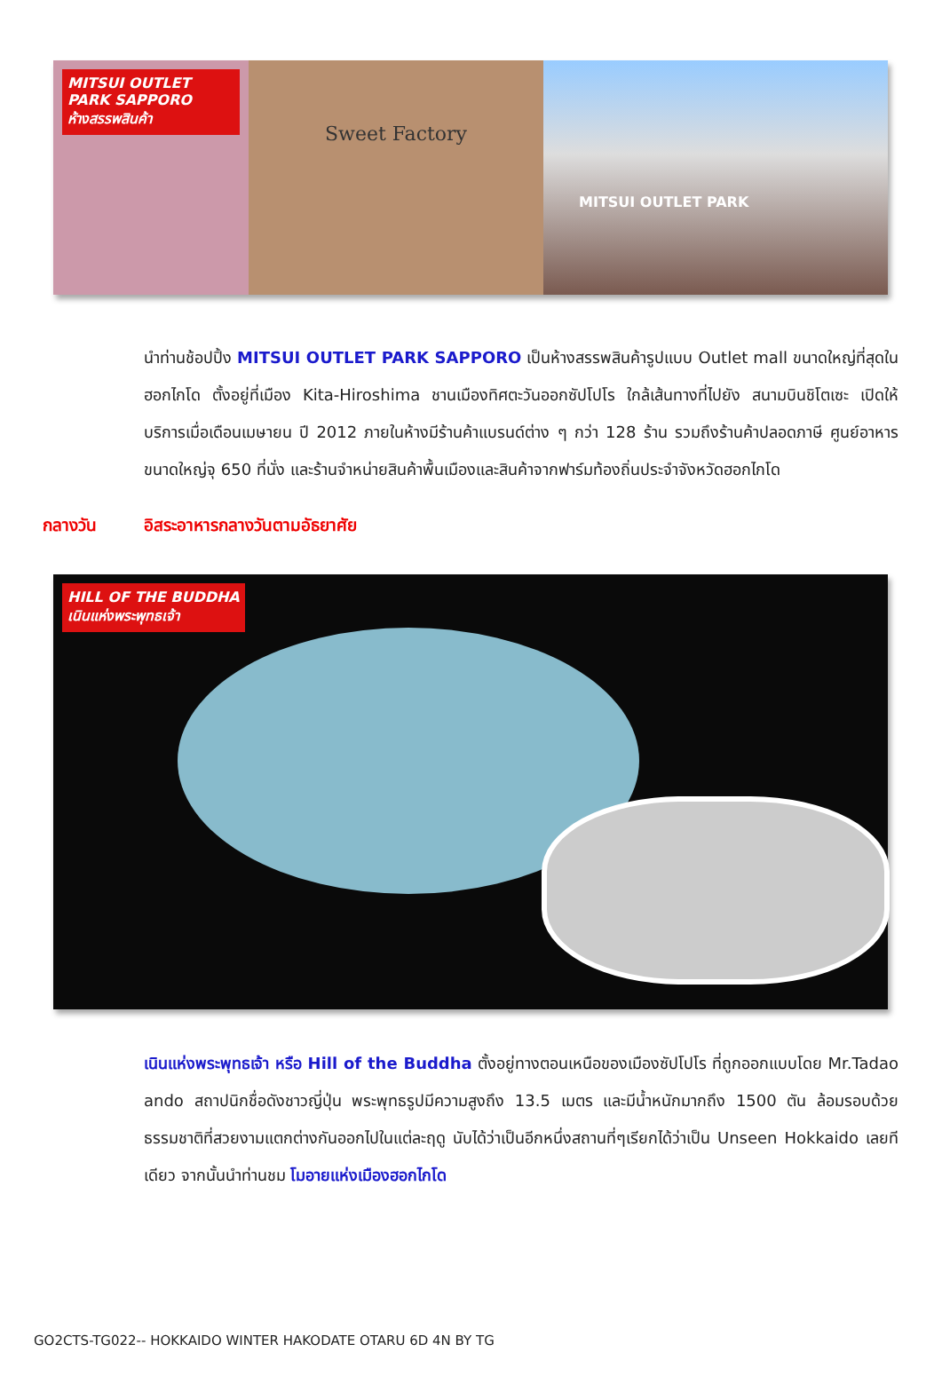MITSUI OUTLET PARK SAPPORO
ห้างสรรพสินค้า
Sweet Factory
MITSUI OUTLET PARK
นำท่านช้อปปิ้ง MITSUI OUTLET PARK SAPPORO เป็นห้างสรรพสินค้ารูปแบบ Outlet mall ขนาดใหญ่ที่สุดในฮอกไกโด ตั้งอยู่ที่เมือง Kita-Hiroshima ชานเมืองทิศตะวันออกซัปโปโร ใกล้เส้นทางที่ไปยัง สนามบินชิโตเซะ เปิดให้บริการเมื่อเดือนเมษายน ปี 2012 ภายในห้างมีร้านค้าแบรนด์ต่าง ๆ กว่า 128 ร้าน รวมถึงร้านค้าปลอดภาษี ศูนย์อาหารขนาดใหญ่จุ 650 ที่นั่ง และร้านจำหน่ายสินค้าพื้นเมืองและสินค้าจากฟาร์มท้องถิ่นประจำจังหวัดฮอกไกโด
กลางวัน อิสระอาหารกลางวันตามอัธยาศัย
HILL OF THE BUDDHA
เนินแห่งพระพุทธเจ้า
เนินแห่งพระพุทธเจ้า หรือ Hill of the Buddha ตั้งอยู่ทางตอนเหนือของเมืองซัปโปโร ที่ถูกออกแบบโดย Mr.Tadao ando สถาปนิกชื่อดังชาวญี่ปุ่น พระพุทธรูปมีความสูงถึง 13.5 เมตร และมีน้ำหนักมากถึง 1500 ตัน ล้อมรอบด้วยธรรมชาติที่สวยงามแตกต่างกันออกไปในแต่ละฤดู นับได้ว่าเป็นอีกหนึ่งสถานที่ๆเรียกได้ว่าเป็น Unseen Hokkaido เลยทีเดียว จากนั้นนำท่านชม โมอายแห่งเมืองฮอกไกโด
GO2CTS-TG022-- HOKKAIDO WINTER HAKODATE OTARU 6D 4N BY TG